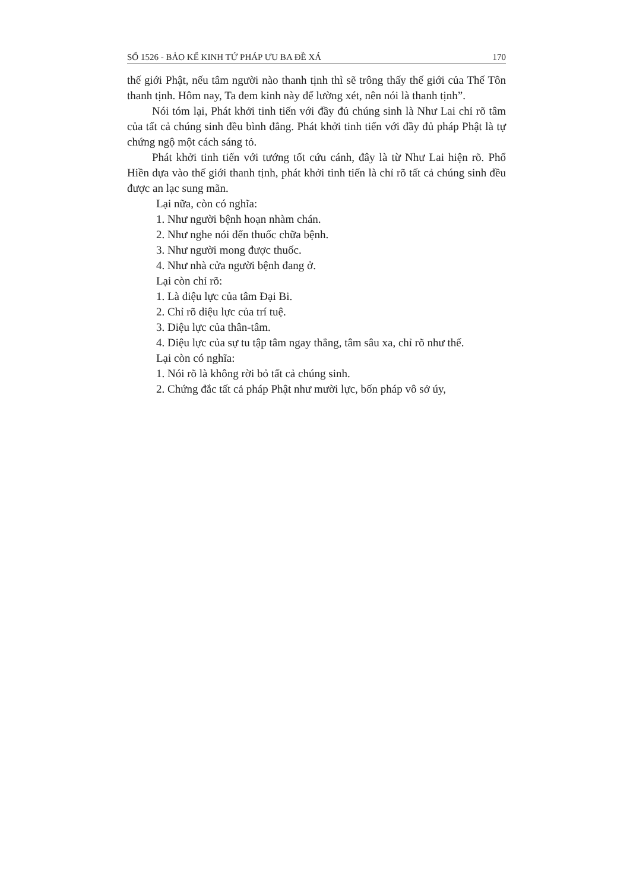SỐ 1526 - BẢO KẾ KINH TỨ PHÁP ƯU BA ĐỀ XÁ 170
thế giới Phật, nếu tâm người nào thanh tịnh thì sẽ trông thấy thế giới của Thế Tôn thanh tịnh. Hôm nay, Ta đem kinh này để lường xét, nên nói là thanh tịnh”.
Nói tóm lại, Phát khởi tinh tiến với đầy đủ chúng sinh là Như Lai chỉ rõ tâm của tất cả chúng sinh đều bình đẳng. Phát khởi tinh tiến với đầy đủ pháp Phật là tự chứng ngộ một cách sáng tỏ.
Phát khởi tinh tiến với tướng tốt cứu cánh, đây là từ Như Lai hiện rõ. Phổ Hiền dựa vào thế giới thanh tịnh, phát khởi tinh tiến là chỉ rõ tất cả chúng sinh đều được an lạc sung mãn.
Lại nữa, còn có nghĩa:
1. Như người bệnh hoạn nhàm chán.
2. Như nghe nói đến thuốc chữa bệnh.
3. Như người mong được thuốc.
4. Như nhà cửa người bệnh đang ở.
Lại còn chỉ rõ:
1. Là diệu lực của tâm Đại Bi.
2. Chỉ rõ diệu lực của trí tuệ.
3. Diệu lực của thân-tâm.
4. Diệu lực của sự tu tập tâm ngay thẳng, tâm sâu xa, chỉ rõ như thế.
Lại còn có nghĩa:
1. Nói rõ là không rời bỏ tất cả chúng sinh.
2. Chứng đắc tất cả pháp Phật như mười lực, bốn pháp vô sở úy,